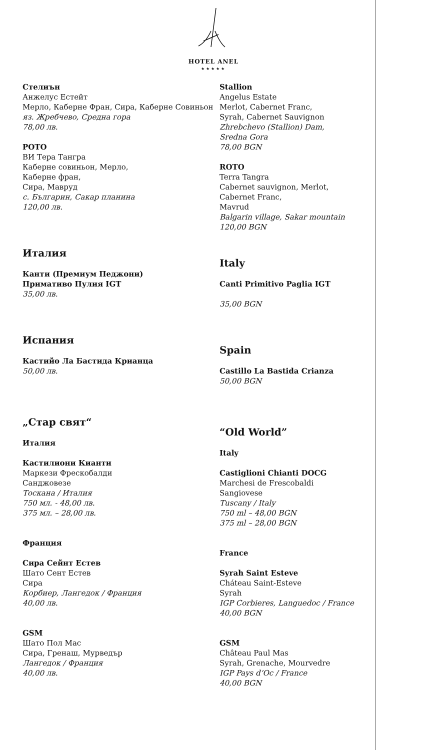HOTEL ANEL
★★★★★
Стелиън
Анжелус Естейт
Мерло, Каберне Фран, Сира, Каберне Совиньон
яз. Жребчево, Средна гора
78,00 лв.
РОТО
ВИ Тера Тангра
Каберне совиньон, Мерло,
Каберне фран,
Сира, Мавруд
с. Българин, Сакар планина
120,00 лв.
Италия
Канти (Премиум Педжони)
Примативо Пулия IGT
35,00 лв.
Испания
Кастийо Ла Бастида Крианца
50,00 лв.
„Стар свят“
Италия
Кастилиони Кианти
Маркези Фрескобалди
Санджовезе
Тоскана / Италия
750 мл. - 48,00 лв.
375 мл. – 28,00 лв.
Франция
Сира Сейнт Естев
Шато Сент Естев
Сира
Корбиер, Лангедок / Франция
40,00 лв.
GSM
Шато Пол Мас
Сира, Гренаш, Мурведър
Лангедок / Франция
40,00 лв.
Stallion
Angelus Estate
Merlot, Cabernet Franc,
Syrah, Cabernet Sauvignon
Zhrebchevo (Stallion) Dam,
Sredna Gora
78,00 BGN
ROTO
Terra Tangra
Cabernet sauvignon, Merlot,
Cabernet Franc,
Mavrud
Balgarin village, Sakar mountain
120,00 BGN
Italy
Canti Primitivo Paglia IGT
35,00 BGN
Spain
Castillo La Bastida Crianza
50,00 BGN
“Old World”
Italy
Castiglioni Chianti DOCG
Marchesi de Frescobaldi
Sangiovese
Tuscany / Italy
750 ml – 48,00 BGN
375 ml – 28,00 BGN
France
Syrah Saint Esteve
Cháteau Saint-Esteve
Syrah
IGP Corbieres, Languedoc / France
40,00 BGN
GSM
Château Paul Mas
Syrah, Grenache, Mourvedre
IGP Pays d‘Oc / France
40,00 BGN